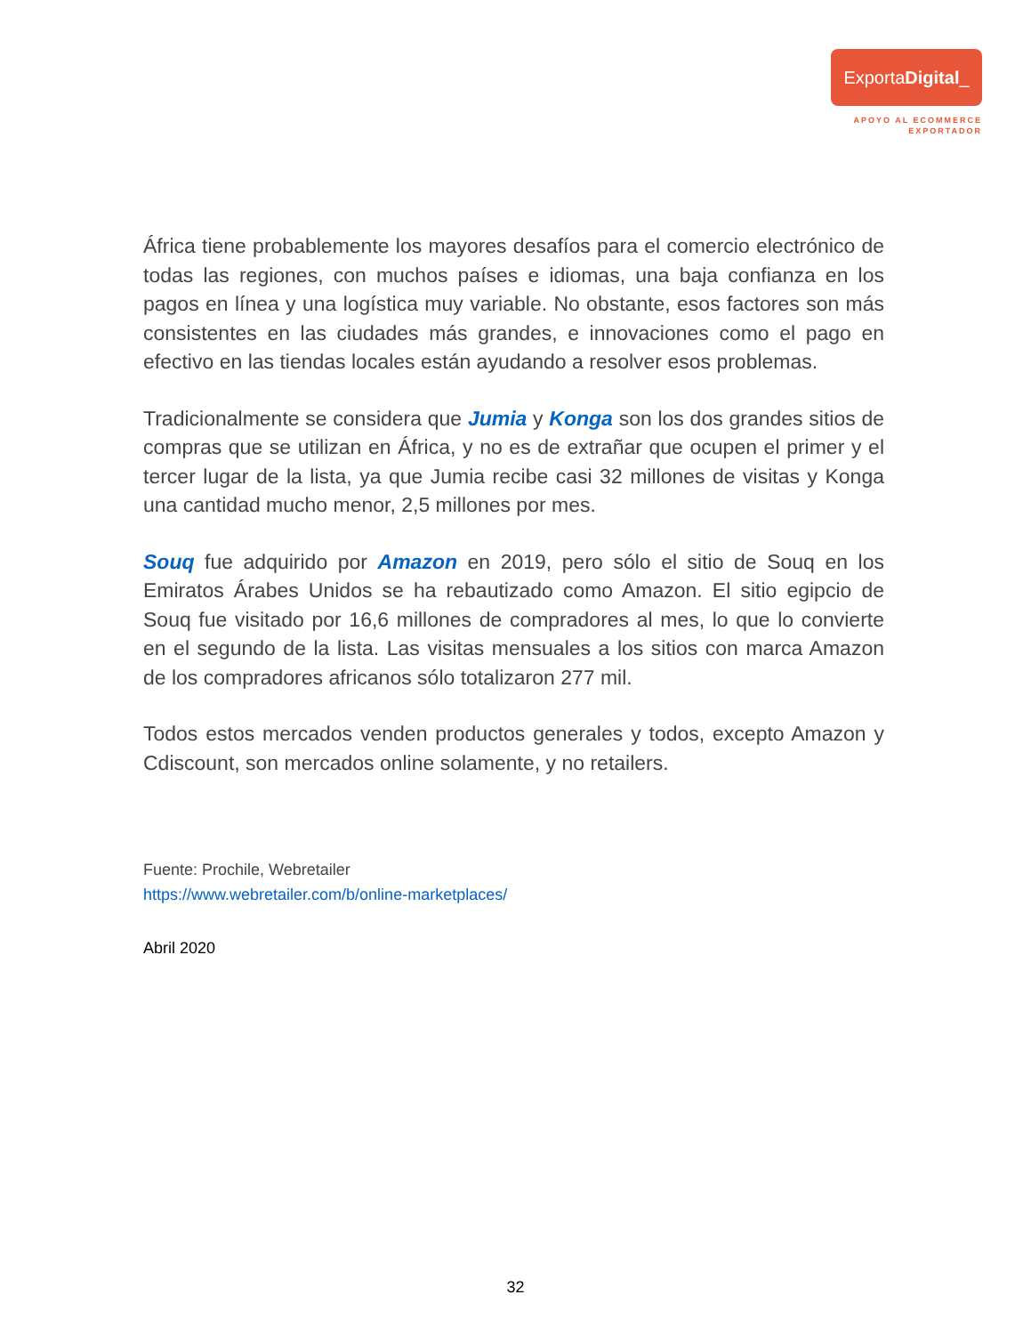ExportaDigital_
APOYO AL ECOMMERCE
EXPORTADOR
África tiene probablemente los mayores desafíos para el comercio electrónico de todas las regiones, con muchos países e idiomas, una baja confianza en los pagos en línea y una logística muy variable. No obstante, esos factores son más consistentes en las ciudades más grandes, e innovaciones como el pago en efectivo en las tiendas locales están ayudando a resolver esos problemas.
Tradicionalmente se considera que Jumia y Konga son los dos grandes sitios de compras que se utilizan en África, y no es de extrañar que ocupen el primer y el tercer lugar de la lista, ya que Jumia recibe casi 32 millones de visitas y Konga una cantidad mucho menor, 2,5 millones por mes.
Souq fue adquirido por Amazon en 2019, pero sólo el sitio de Souq en los Emiratos Árabes Unidos se ha rebautizado como Amazon. El sitio egipcio de Souq fue visitado por 16,6 millones de compradores al mes, lo que lo convierte en el segundo de la lista. Las visitas mensuales a los sitios con marca Amazon de los compradores africanos sólo totalizaron 277 mil.
Todos estos mercados venden productos generales y todos, excepto Amazon y Cdiscount, son mercados online solamente, y no retailers.
Fuente: Prochile, Webretailer
https://www.webretailer.com/b/online-marketplaces/
Abril 2020
32